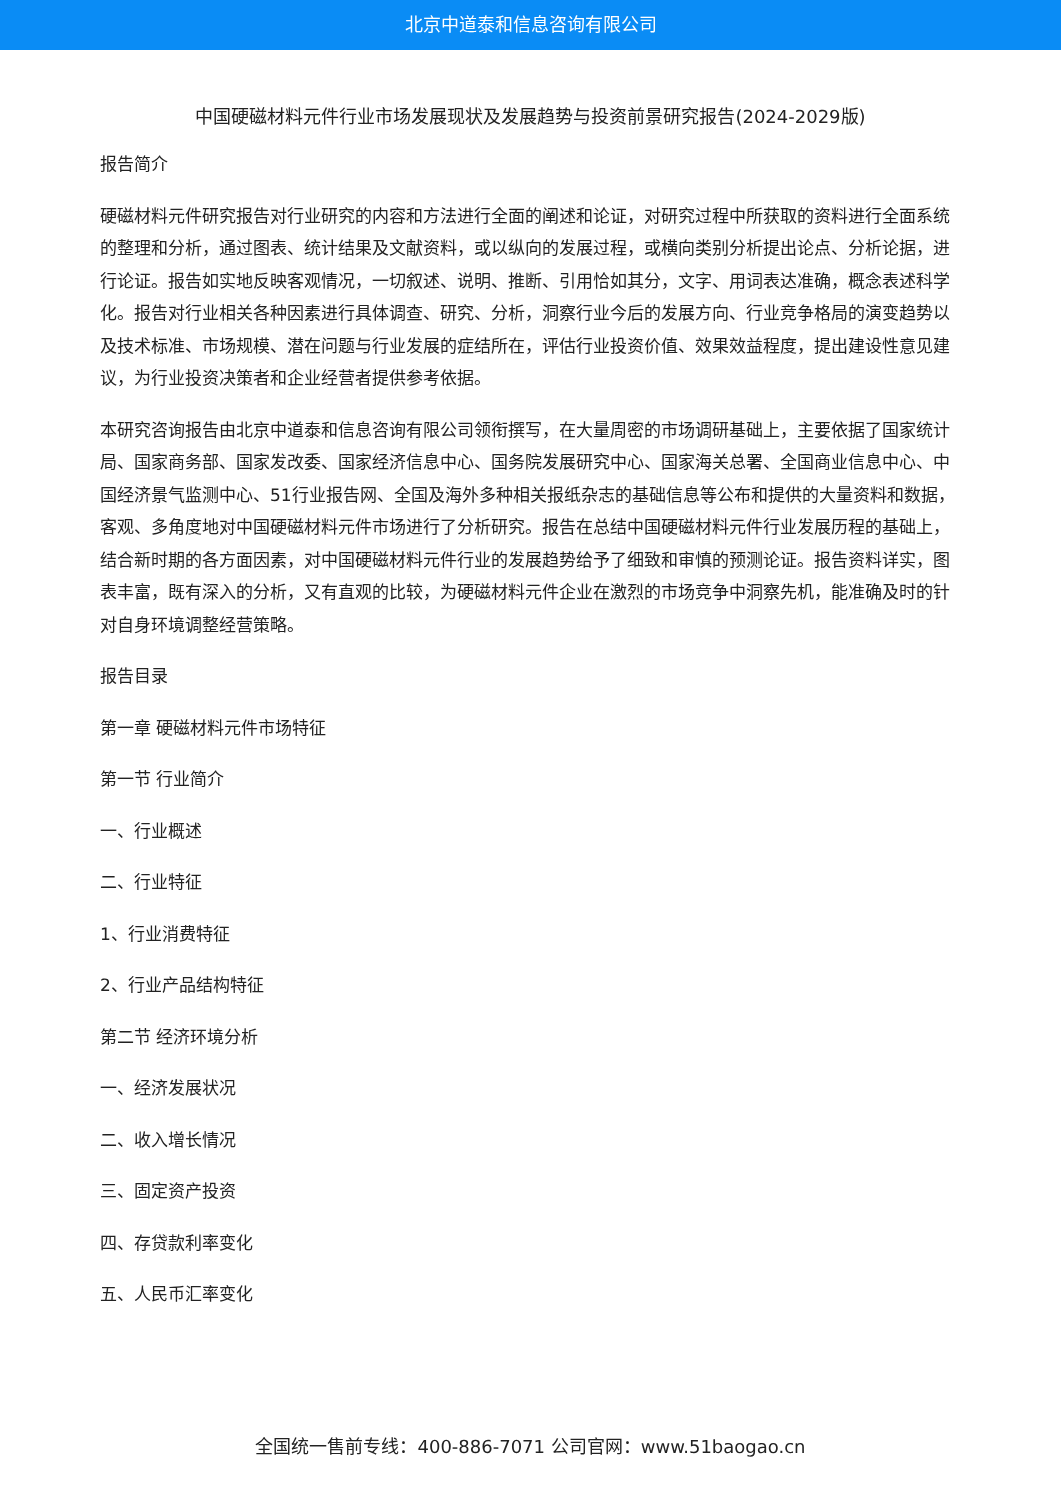北京中道泰和信息咨询有限公司
中国硬磁材料元件行业市场发展现状及发展趋势与投资前景研究报告(2024-2029版)
报告简介
硬磁材料元件研究报告对行业研究的内容和方法进行全面的阐述和论证，对研究过程中所获取的资料进行全面系统的整理和分析，通过图表、统计结果及文献资料，或以纵向的发展过程，或横向类别分析提出论点、分析论据，进行论证。报告如实地反映客观情况，一切叙述、说明、推断、引用恰如其分，文字、用词表达准确，概念表述科学化。报告对行业相关各种因素进行具体调查、研究、分析，洞察行业今后的发展方向、行业竞争格局的演变趋势以及技术标准、市场规模、潜在问题与行业发展的症结所在，评估行业投资价值、效果效益程度，提出建设性意见建议，为行业投资决策者和企业经营者提供参考依据。
本研究咨询报告由北京中道泰和信息咨询有限公司领衔撰写，在大量周密的市场调研基础上，主要依据了国家统计局、国家商务部、国家发改委、国家经济信息中心、国务院发展研究中心、国家海关总署、全国商业信息中心、中国经济景气监测中心、51行业报告网、全国及海外多种相关报纸杂志的基础信息等公布和提供的大量资料和数据，客观、多角度地对中国硬磁材料元件市场进行了分析研究。报告在总结中国硬磁材料元件行业发展历程的基础上，结合新时期的各方面因素，对中国硬磁材料元件行业的发展趋势给予了细致和审慎的预测论证。报告资料详实，图表丰富，既有深入的分析，又有直观的比较，为硬磁材料元件企业在激烈的市场竞争中洞察先机，能准确及时的针对自身环境调整经营策略。
报告目录
第一章 硬磁材料元件市场特征
第一节 行业简介
一、行业概述
二、行业特征
1、行业消费特征
2、行业产品结构特征
第二节 经济环境分析
一、经济发展状况
二、收入增长情况
三、固定资产投资
四、存贷款利率变化
五、人民币汇率变化
全国统一售前专线：400-886-7071 公司官网：www.51baogao.cn